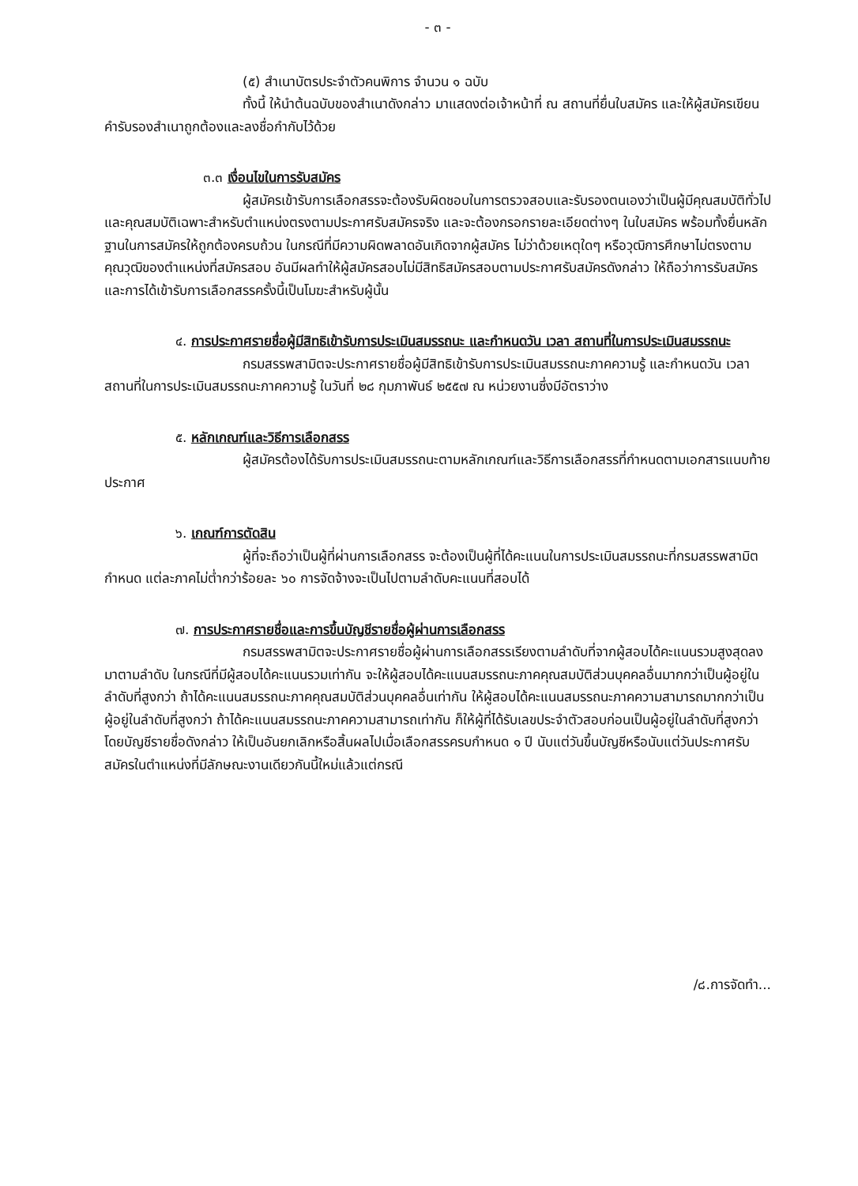- ๓ -
(๕) สำเนาบัตรประจำตัวคนพิการ จำนวน ๑ ฉบับ
ทั้งนี้ ให้นำต้นฉบับของสำเนาดังกล่าว มาแสดงต่อเจ้าหน้าที่ ณ สถานที่ยื่นใบสมัคร และให้ผู้สมัครเขียนคำรับรองสำเนาถูกต้องและลงชื่อกำกับไว้ด้วย
๓.๓ เงื่อนไขในการรับสมัคร
ผู้สมัครเข้ารับการเลือกสรรจะต้องรับผิดชอบในการตรวจสอบและรับรองตนเองว่าเป็นผู้มีคุณสมบัติทั่วไปและคุณสมบัติเฉพาะสำหรับตำแหน่งตรงตามประกาศรับสมัครจริง และจะต้องกรอกรายละเอียดต่างๆ ในใบสมัคร พร้อมทั้งยื่นหลักฐานในการสมัครให้ถูกต้องครบถ้วน ในกรณีที่มีความผิดพลาดอันเกิดจากผู้สมัคร ไม่ว่าด้วยเหตุใดๆ หรือวุฒิการศึกษาไม่ตรงตามคุณวุฒิของตำแหน่งที่สมัครสอบ อันมีผลทำให้ผู้สมัครสอบไม่มีสิทธิสมัครสอบตามประกาศรับสมัครดังกล่าว ให้ถือว่าการรับสมัครและการได้เข้ารับการเลือกสรรครั้งนี้เป็นโมฆะสำหรับผู้นั้น
๔. การประกาศรายชื่อผู้มีสิทธิเข้ารับการประเมินสมรรถนะ และกำหนดวัน เวลา สถานที่ในการประเมินสมรรถนะ
กรมสรรพสามิตจะประกาศรายชื่อผู้มีสิทธิเข้ารับการประเมินสมรรถนะภาคความรู้ และกำหนดวัน เวลา สถานที่ในการประเมินสมรรถนะภาคความรู้ ในวันที่ ๒๘ กุมภาพันธ์ ๒๕๕๗ ณ หน่วยงานซึ่งมีอัตราว่าง
๕. หลักเกณฑ์และวิธีการเลือกสรร
ผู้สมัครต้องได้รับการประเมินสมรรถนะตามหลักเกณฑ์และวิธีการเลือกสรรที่กำหนดตามเอกสารแนบท้ายประกาศ
๖. เกณฑ์การตัดสิน
ผู้ที่จะถือว่าเป็นผู้ที่ผ่านการเลือกสรร จะต้องเป็นผู้ที่ได้คะแนนในการประเมินสมรรถนะที่กรมสรรพสามิตกำหนด แต่ละภาคไม่ต่ำกว่าร้อยละ ๖๐ การจัดจ้างจะเป็นไปตามลำดับคะแนนที่สอบได้
๗. การประกาศรายชื่อและการขึ้นบัญชีรายชื่อผู้ผ่านการเลือกสรร
กรมสรรพสามิตจะประกาศรายชื่อผู้ผ่านการเลือกสรรเรียงตามลำดับที่จากผู้สอบได้คะแนนรวมสูงสุดลงมาตามลำดับ ในกรณีที่มีผู้สอบได้คะแนนรวมเท่ากัน จะให้ผู้สอบได้คะแนนสมรรถนะภาคคุณสมบัติส่วนบุคคลอื่นมากกว่าเป็นผู้อยู่ในลำดับที่สูงกว่า ถ้าได้คะแนนสมรรถนะภาคคุณสมบัติส่วนบุคคลอื่นเท่ากัน ให้ผู้สอบได้คะแนนสมรรถนะภาคความสามารถมากกว่าเป็นผู้อยู่ในลำดับที่สูงกว่า ถ้าได้คะแนนสมรรถนะภาคความสามารถเท่ากัน ก็ให้ผู้ที่ได้รับเลขประจำตัวสอบก่อนเป็นผู้อยู่ในลำดับที่สูงกว่า โดยบัญชีรายชื่อดังกล่าว ให้เป็นอันยกเลิกหรือสิ้นผลไปเมื่อเลือกสรรครบกำหนด ๑ ปี นับแต่วันขึ้นบัญชีหรือนับแต่วันประกาศรับสมัครในตำแหน่งที่มีลักษณะงานเดียวกันนี้ใหม่แล้วแต่กรณี
/๘.การจัดทำ...